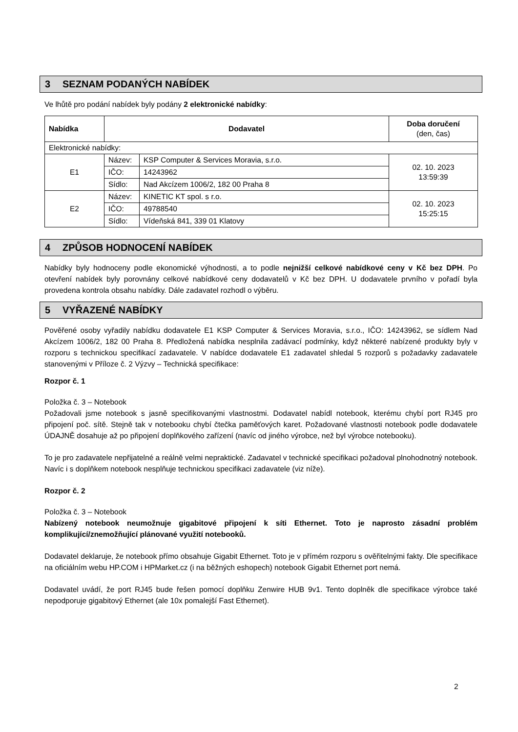3 SEZNAM PODANÝCH NABÍDEK
Ve lhůtě pro podání nabídek byly podány 2 elektronické nabídky:
| Nabídka | Dodavatel | | Doba doručení (den, čas) |
| --- | --- | --- | --- |
| Elektronické nabídky: | | | |
| E1 | Název: | KSP Computer & Services Moravia, s.r.o. | 02. 10. 2023 13:59:39 |
| | IČO: | 14243962 | |
| | Sídlo: | Nad Akcízem 1006/2, 182 00 Praha 8 | |
| E2 | Název: | KINETIC KT spol. s r.o. | 02. 10. 2023 15:25:15 |
| | IČO: | 49788540 | |
| | Sídlo: | Vídeňská 841, 339 01 Klatovy | |
4 ZPŮSOB HODNOCENÍ NABÍDEK
Nabídky byly hodnoceny podle ekonomické výhodnosti, a to podle nejnižší celkové nabídkové ceny v Kč bez DPH. Po otevření nabídek byly porovnány celkové nabídkové ceny dodavatelů v Kč bez DPH. U dodavatele prvního v pořadí byla provedena kontrola obsahu nabídky. Dále zadavatel rozhodl o výběru.
5 VYŘAZENÉ NABÍDKY
Pověřené osoby vyřadily nabídku dodavatele E1 KSP Computer & Services Moravia, s.r.o., IČO: 14243962, se sídlem Nad Akcízem 1006/2, 182 00 Praha 8. Předložená nabídka nesplnila zadávací podmínky, když některé nabízené produkty byly v rozporu s technickou specifikací zadavatele. V nabídce dodavatele E1 zadavatel shledal 5 rozporů s požadavky zadavatele stanovenými v Příloze č. 2 Výzvy – Technická specifikace:
Rozpor č. 1
Položka č. 3 – Notebook
Požadovali jsme notebook s jasně specifikovanými vlastnostmi. Dodavatel nabídl notebook, kterému chybí port RJ45 pro připojení poč. sítě. Stejně tak v notebooku chybí čtečka paměťových karet. Požadované vlastnosti notebook podle dodavatele ÚDAJNĚ dosahuje až po připojení doplňkového zařízení (navíc od jiného výrobce, než byl výrobce notebooku).
To je pro zadavatele nepřijatelné a reálně velmi nepraktické. Zadavatel v technické specifikaci požadoval plnohodnotný notebook. Navíc i s doplňkem notebook nesplňuje technickou specifikaci zadavatele (viz níže).
Rozpor č. 2
Položka č. 3 – Notebook
Nabízený notebook neumožnuje gigabitové připojení k síti Ethernet. Toto je naprosto zásadní problém komplikující/znemožňující plánované využití notebooků.
Dodavatel deklaruje, že notebook přímo obsahuje Gigabit Ethernet. Toto je v přímém rozporu s ověřitelnými fakty. Dle specifikace na oficiálním webu HP.COM i HPMarket.cz (i na běžných eshopech) notebook Gigabit Ethernet port nemá.
Dodavatel uvádí, že port RJ45 bude řešen pomocí doplňku Zenwire HUB 9v1. Tento doplněk dle specifikace výrobce také nepodporuje gigabitový Ethernet (ale 10x pomalejší Fast Ethernet).
2